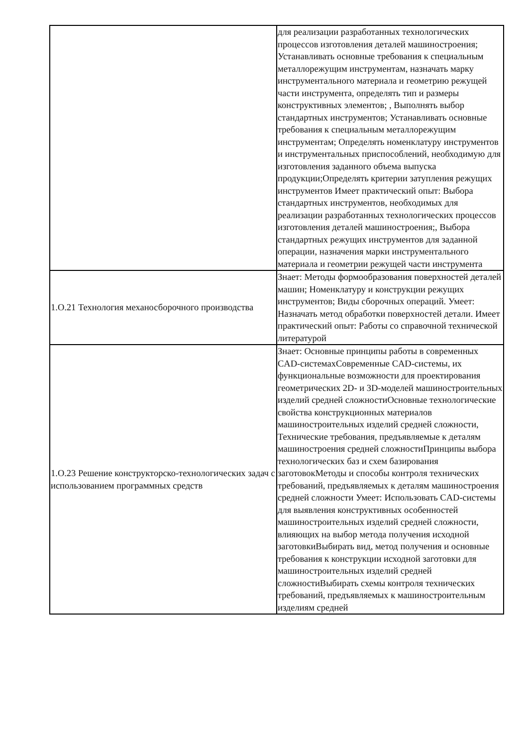| | для реализации разработанных технологических процессов изготовления деталей машиностроения; Устанавливать основные требования к специальным металлорежущим инструментам, назначать марку инструментального материала и геометрию режущей части инструмента, определять тип и размеры конструктивных элементов; , Выполнять выбор стандартных инструментов; Устанавливать основные требования к специальным металлорежущим инструментам; Определять номенклатуру инструментов и инструментальных приспособлений, необходимую для изготовления заданного объема выпуска продукции;Определять критерии затупления режущих инструментов Имеет практический опыт: Выбора стандартных инструментов, необходимых для реализации разработанных технологических процессов изготовления деталей машиностроения;, Выбора стандартных режущих инструментов для заданной операции, назначения марки инструментального материала и геометрии режущей части инструмента |
| 1.О.21 Технология механосборочного производства | Знает: Методы формообразования поверхностей деталей машин; Номенклатуру и конструкции режущих инструментов; Виды сборочных операций. Умеет: Назначать метод обработки поверхностей детали. Имеет практический опыт: Работы со справочной технической литературой |
| 1.О.23 Решение конструкторско-технологических задач с использованием программных средств | Знает: Основные принципы работы в современных CAD-системахСовременные CAD-системы, их функциональные возможности для проектирования геометрических 2D- и 3D-моделей машиностроительных изделий средней сложностиОсновные технологические свойства конструкционных материалов машиностроительных изделий средней сложности, Технические требования, предъявляемые к деталям машиностроения средней сложностиПринципы выбора технологических баз и схем базирования заготовокМетоды и способы контроля технических требований, предъявляемых к деталям машиностроения средней сложности Умеет: Использовать CAD-системы для выявления конструктивных особенностей машиностроительных изделий средней сложности, влияющих на выбор метода получения исходной заготовкиВыбирать вид, метод получения и основные требования к конструкции исходной заготовки для машиностроительных изделий средней сложностиВыбирать схемы контроля технических требований, предъявляемых к машиностроительным изделиям средней |